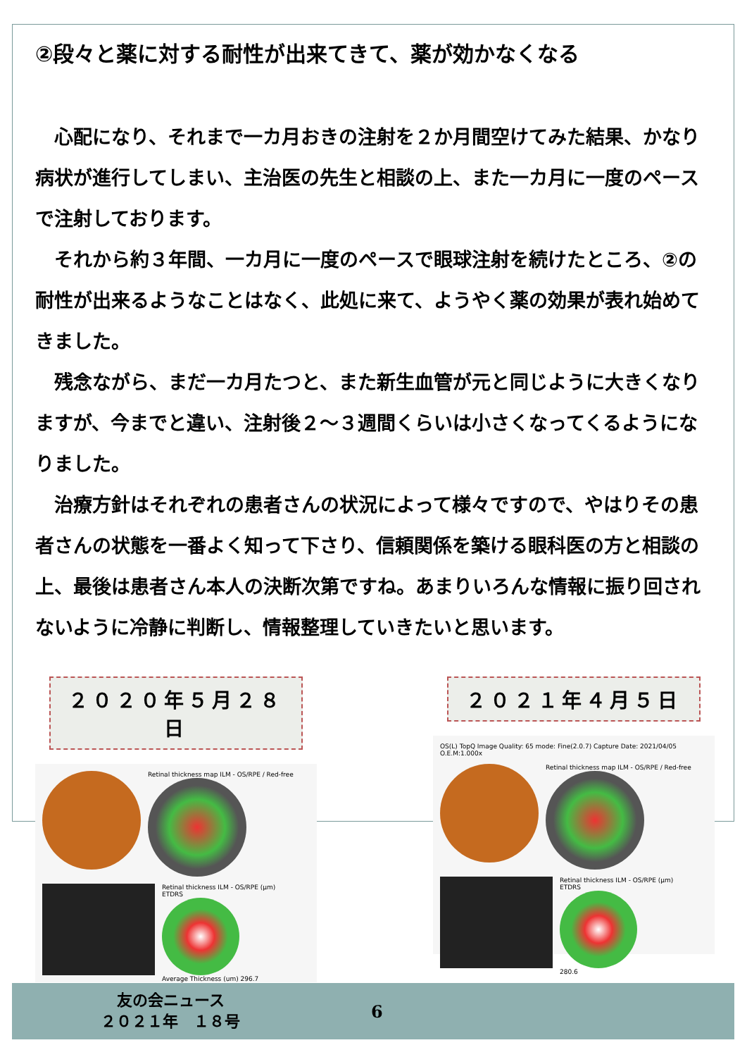②段々と薬に対する耐性が出来てきて、薬が効かなくなる
　心配になり、それまで一カ月おきの注射を２か月間空けてみた結果、かなり病状が進行してしまい、主治医の先生と相談の上、また一カ月に一度のペースで注射しております。
　それから約３年間、一カ月に一度のペースで眼球注射を続けたところ、②の耐性が出来るようなことはなく、此処に来て、ようやく薬の効果が表れ始めてきました。
　残念ながら、まだ一カ月たつと、また新生血管が元と同じように大きくなりますが、今までと違い、注射後２～３週間くらいは小さくなってくるようになりました。
　治療方針はそれぞれの患者さんの状況によって様々ですので、やはりその患者さんの状態を一番よく知って下さり、信頼関係を築ける眼科医の方と相談の上、最後は患者さん本人の決断次第ですね。あまりいろんな情報に振り回されないように冷静に判断し、情報整理していきたいと思います。
２０２０年５月２８日
Retinal thickness map ILM - OS/RPE / Red-free
Retinal thickness ILM - OS/RPE (μm)
ETDRS
Average Thickness (um) 296.7
２０２１年４月５日
OS(L) TopQ Image Quality: 65 mode: Fine(2.0.7) Capture Date: 2021/04/05 O.E.M:1.000x
Retinal thickness map ILM - OS/RPE / Red-free
Retinal thickness ILM - OS/RPE (μm)
ETDRS
280.6
友の会ニュース
２０２１年　１８号
6